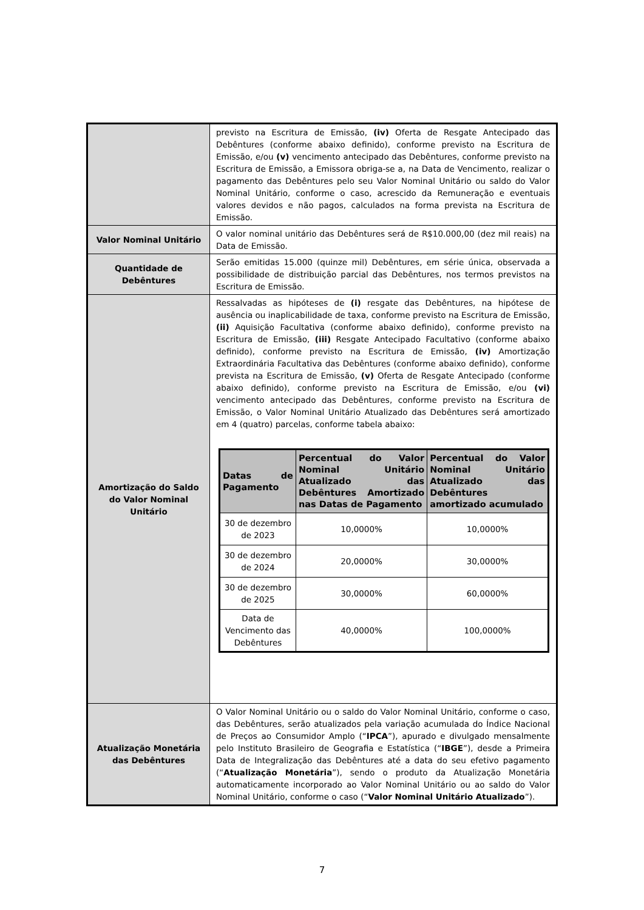| | previsto na Escritura de Emissão, (iv) Oferta de Resgate Antecipado das Debêntures (conforme abaixo definido), conforme previsto na Escritura de Emissão, e/ou (v) vencimento antecipado das Debêntures, conforme previsto na Escritura de Emissão, a Emissora obriga-se a, na Data de Vencimento, realizar o pagamento das Debêntures pelo seu Valor Nominal Unitário ou saldo do Valor Nominal Unitário, conforme o caso, acrescido da Remuneração e eventuais valores devidos e não pagos, calculados na forma prevista na Escritura de Emissão. |
| Valor Nominal Unitário | O valor nominal unitário das Debêntures será de R$10.000,00 (dez mil reais) na Data de Emissão. |
| Quantidade de Debêntures | Serão emitidas 15.000 (quinze mil) Debêntures, em série única, observada a possibilidade de distribuição parcial das Debêntures, nos termos previstos na Escritura de Emissão. |
| Amortização do Saldo do Valor Nominal Unitário | Ressalvadas as hipóteses de (i) resgate das Debêntures, na hipótese de ausência ou inaplicabilidade de taxa, conforme previsto na Escritura de Emissão, (ii) Aquisição Facultativa (conforme abaixo definido), conforme previsto na Escritura de Emissão, (iii) Resgate Antecipado Facultativo (conforme abaixo definido), conforme previsto na Escritura de Emissão, (iv) Amortização Extraordinária Facultativa das Debêntures (conforme abaixo definido), conforme prevista na Escritura de Emissão, (v) Oferta de Resgate Antecipado (conforme abaixo definido), conforme previsto na Escritura de Emissão, e/ou (vi) vencimento antecipado das Debêntures, conforme previsto na Escritura de Emissão, o Valor Nominal Unitário Atualizado das Debêntures será amortizado em 4 (quatro) parcelas, conforme tabela abaixo: / Datas de Pagamento / Percentual do Valor Nominal Unitário Atualizado das Debêntures Amortizado nas Datas de Pagamento / Percentual do Valor Nominal Unitário Atualizado das Debêntures amortizado acumulado / / --- / --- / --- / / 30 de dezembro de 2023 / 10,0000% / 10,0000% / / 30 de dezembro de 2024 / 20,0000% / 30,0000% / / 30 de dezembro de 2025 / 30,0000% / 60,0000% / / Data de Vencimento das Debêntures / 40,0000% / 100,0000% / |
| Atualização Monetária das Debêntures | O Valor Nominal Unitário ou o saldo do Valor Nominal Unitário, conforme o caso, das Debêntures, serão atualizados pela variação acumulada do Índice Nacional de Preços ao Consumidor Amplo (“ IPCA ”), apurado e divulgado mensalmente pelo Instituto Brasileiro de Geografia e Estatística (“ IBGE ”), desde a Primeira Data de Integralização das Debêntures até a data do seu efetivo pagamento (“ Atualização Monetária ”), sendo o produto da Atualização Monetária automaticamente incorporado ao Valor Nominal Unitário ou ao saldo do Valor Nominal Unitário, conforme o caso (“ Valor Nominal Unitário Atualizado ”). |
7